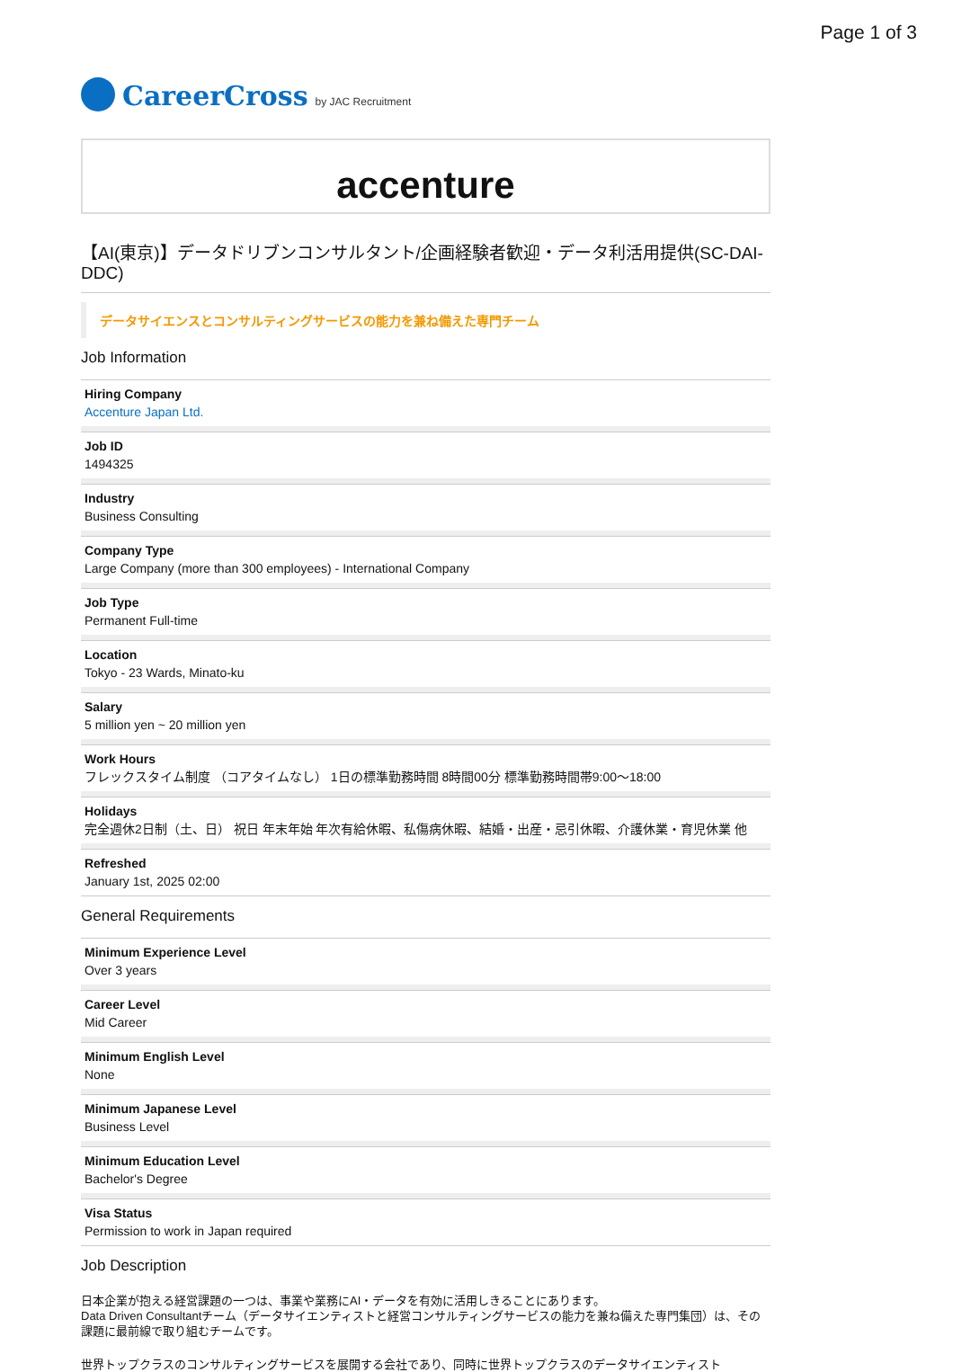Page 1 of 3
CareerCross by JAC Recruitment
accenture
【AI(東京)】データドリブンコンサルタント/企画経験者歓迎・データ利活用提供(SC-DAI-DDC)
データサイエンスとコンサルティングサービスの能力を兼ね備えた専門チーム
Job Information
Hiring Company
Accenture Japan Ltd.
Job ID
1494325
Industry
Business Consulting
Company Type
Large Company (more than 300 employees) - International Company
Job Type
Permanent Full-time
Location
Tokyo - 23 Wards, Minato-ku
Salary
5 million yen ~ 20 million yen
Work Hours
フレックスタイム制度 （コアタイムなし） 1日の標準勤務時間 8時間00分 標準勤務時間帯9:00〜18:00
Holidays
完全週休2日制（土、日） 祝日 年末年始 年次有給休暇、私傷病休暇、結婚・出産・忌引休暇、介護休業・育児休業 他
Refreshed
January 1st, 2025 02:00
General Requirements
Minimum Experience Level
Over 3 years
Career Level
Mid Career
Minimum English Level
None
Minimum Japanese Level
Business Level
Minimum Education Level
Bachelor's Degree
Visa Status
Permission to work in Japan required
Job Description
日本企業が抱える経営課題の一つは、事業や業務にAI・データを有効に活用しきることにあります。
Data Driven Consultantチーム（データサイエンティストと経営コンサルティングサービスの能力を兼ね備えた専門集団）は、その課題に最前線で取り組むチームです。
世界トップクラスのコンサルティングサービスを展開する会社であり、同時に世界トップクラスのデータサイエンティスト